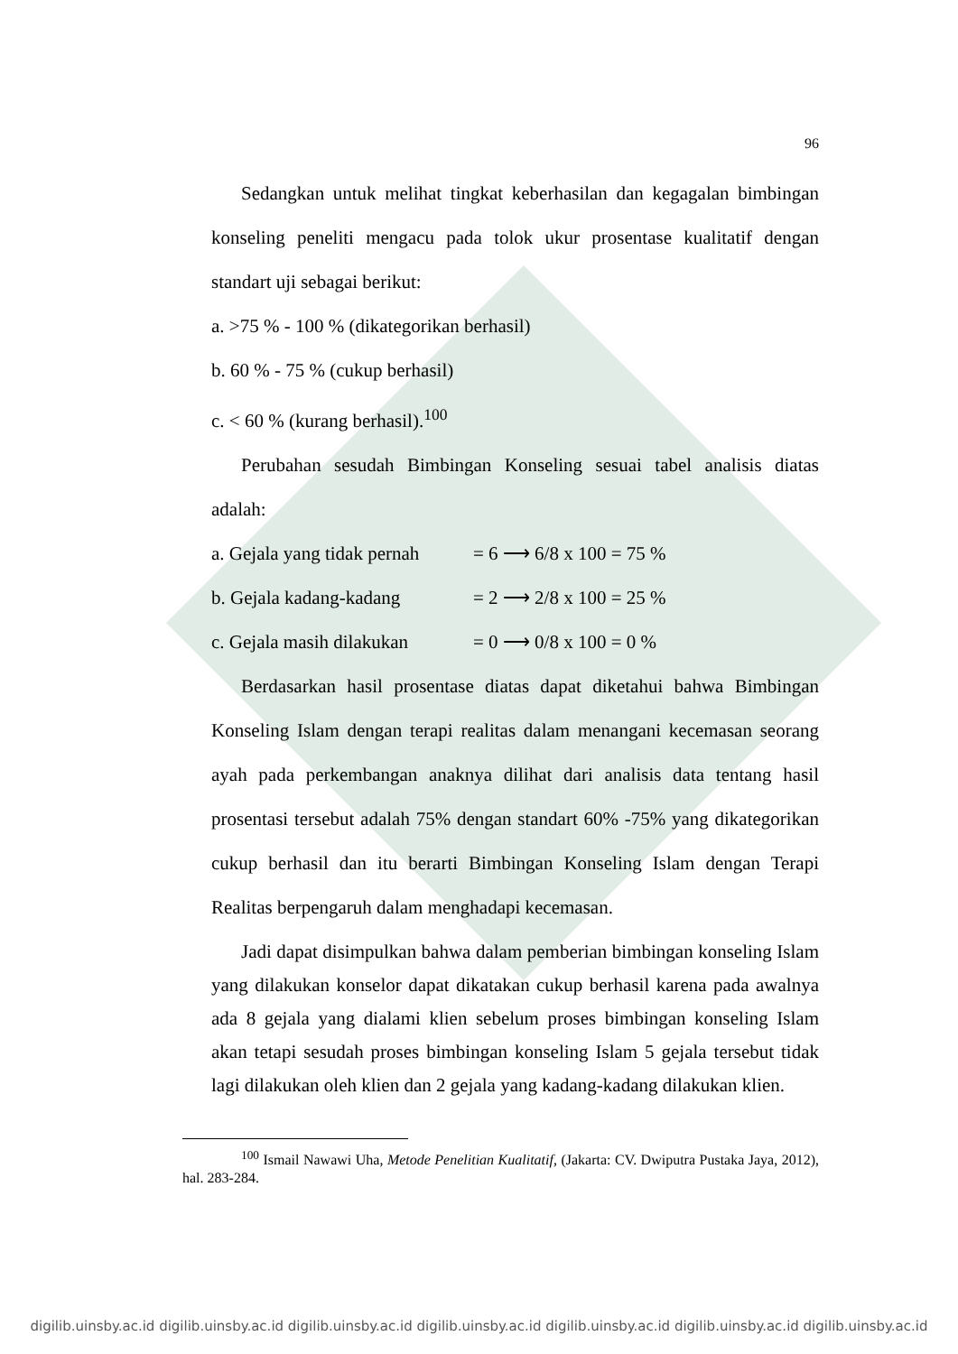96
Sedangkan untuk melihat tingkat keberhasilan dan kegagalan bimbingan konseling peneliti mengacu pada tolok ukur prosentase kualitatif dengan standart uji sebagai berikut:
a. >75 % - 100 % (dikategorikan berhasil)
b. 60 % - 75 % (cukup berhasil)
c. < 60 % (kurang berhasil).<sup>100</sup>
Perubahan sesudah Bimbingan Konseling sesuai tabel analisis diatas adalah:
a. Gejala yang tidak pernah = 6 ⟶ 6/8 x 100 = 75 %
b. Gejala kadang-kadang = 2 ⟶ 2/8 x 100 = 25 %
c. Gejala masih dilakukan = 0 ⟶ 0/8 x 100 = 0 %
Berdasarkan hasil prosentase diatas dapat diketahui bahwa Bimbingan Konseling Islam dengan terapi realitas dalam menangani kecemasan seorang ayah pada perkembangan anaknya dilihat dari analisis data tentang hasil prosentasi tersebut adalah 75% dengan standart 60% -75% yang dikategorikan cukup berhasil dan itu berarti Bimbingan Konseling Islam dengan Terapi Realitas berpengaruh dalam menghadapi kecemasan.
Jadi dapat disimpulkan bahwa dalam pemberian bimbingan konseling Islam yang dilakukan konselor dapat dikatakan cukup berhasil karena pada awalnya ada 8 gejala yang dialami klien sebelum proses bimbingan konseling Islam akan tetapi sesudah proses bimbingan konseling Islam 5 gejala tersebut tidak lagi dilakukan oleh klien dan 2 gejala yang kadang-kadang dilakukan klien.
<sup>100</sup> Ismail Nawawi Uha, Metode Penelitian Kualitatif, (Jakarta: CV. Dwiputra Pustaka Jaya, 2012), hal. 283-284.
digilib.uinsby.ac.id digilib.uinsby.ac.id digilib.uinsby.ac.id digilib.uinsby.ac.id digilib.uinsby.ac.id digilib.uinsby.ac.id digilib.uinsby.ac.id